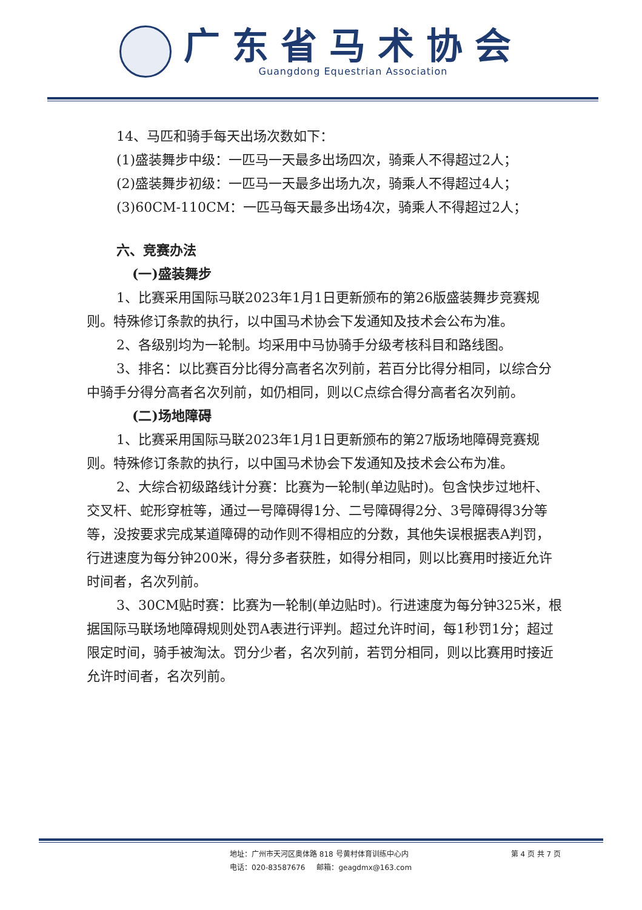广东省马术协会
Guangdong Equestrian Association
14、马匹和骑手每天出场次数如下：
(1)盛装舞步中级：一匹马一天最多出场四次，骑乘人不得超过2人；
(2)盛装舞步初级：一匹马一天最多出场九次，骑乘人不得超过4人；
(3)60CM-110CM：一匹马每天最多出场4次，骑乘人不得超过2人；
六、竞赛办法
(一)盛装舞步
1、比赛采用国际马联2023年1月1日更新颁布的第26版盛装舞步竞赛规则。特殊修订条款的执行，以中国马术协会下发通知及技术会公布为准。
2、各级别均为一轮制。均采用中马协骑手分级考核科目和路线图。
3、排名：以比赛百分比得分高者名次列前，若百分比得分相同，以综合分中骑手分得分高者名次列前，如仍相同，则以C点综合得分高者名次列前。
(二)场地障碍
1、比赛采用国际马联2023年1月1日更新颁布的第27版场地障碍竞赛规则。特殊修订条款的执行，以中国马术协会下发通知及技术会公布为准。
2、大综合初级路线计分赛：比赛为一轮制(单边贴时)。包含快步过地杆、交叉杆、蛇形穿桩等，通过一号障碍得1分、二号障碍得2分、3号障碍得3分等等，没按要求完成某道障碍的动作则不得相应的分数，其他失误根据表A判罚，行进速度为每分钟200米，得分多者获胜，如得分相同，则以比赛用时接近允许时间者，名次列前。
3、30CM贴时赛：比赛为一轮制(单边贴时)。行进速度为每分钟325米，根据国际马联场地障碍规则处罚A表进行评判。超过允许时间，每1秒罚1分；超过限定时间，骑手被淘汰。罚分少者，名次列前，若罚分相同，则以比赛用时接近允许时间者，名次列前。
地址：广州市天河区奥体路 818 号黄村体育训练中心内
电话：020-83587676 邮箱：geagdmx@163.com
第 4 页 共 7 页